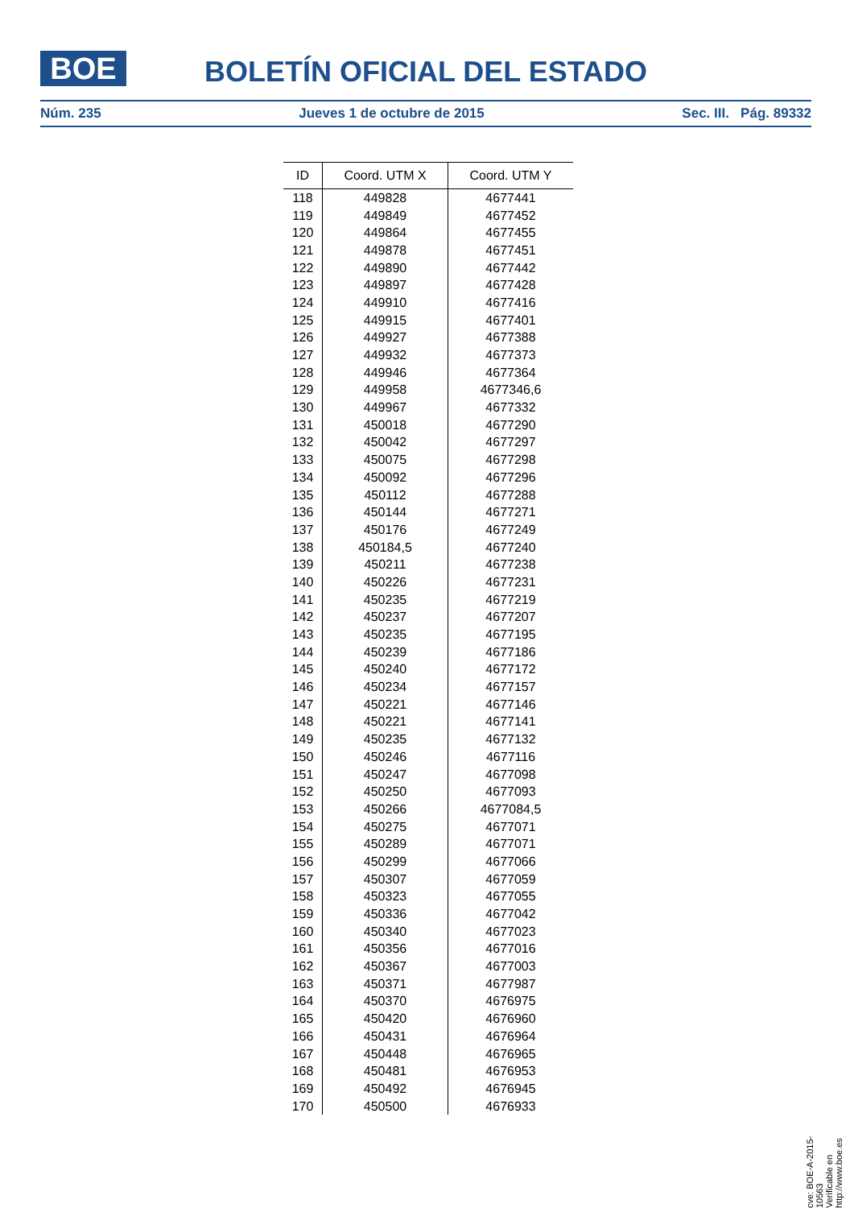BOE BOLETÍN OFICIAL DEL ESTADO
Núm. 235 Jueves 1 de octubre de 2015 Sec. III. Pág. 89332
| ID | Coord. UTM X | Coord. UTM Y |
| --- | --- | --- |
| 118 | 449828 | 4677441 |
| 119 | 449849 | 4677452 |
| 120 | 449864 | 4677455 |
| 121 | 449878 | 4677451 |
| 122 | 449890 | 4677442 |
| 123 | 449897 | 4677428 |
| 124 | 449910 | 4677416 |
| 125 | 449915 | 4677401 |
| 126 | 449927 | 4677388 |
| 127 | 449932 | 4677373 |
| 128 | 449946 | 4677364 |
| 129 | 449958 | 4677346,6 |
| 130 | 449967 | 4677332 |
| 131 | 450018 | 4677290 |
| 132 | 450042 | 4677297 |
| 133 | 450075 | 4677298 |
| 134 | 450092 | 4677296 |
| 135 | 450112 | 4677288 |
| 136 | 450144 | 4677271 |
| 137 | 450176 | 4677249 |
| 138 | 450184,5 | 4677240 |
| 139 | 450211 | 4677238 |
| 140 | 450226 | 4677231 |
| 141 | 450235 | 4677219 |
| 142 | 450237 | 4677207 |
| 143 | 450235 | 4677195 |
| 144 | 450239 | 4677186 |
| 145 | 450240 | 4677172 |
| 146 | 450234 | 4677157 |
| 147 | 450221 | 4677146 |
| 148 | 450221 | 4677141 |
| 149 | 450235 | 4677132 |
| 150 | 450246 | 4677116 |
| 151 | 450247 | 4677098 |
| 152 | 450250 | 4677093 |
| 153 | 450266 | 4677084,5 |
| 154 | 450275 | 4677071 |
| 155 | 450289 | 4677071 |
| 156 | 450299 | 4677066 |
| 157 | 450307 | 4677059 |
| 158 | 450323 | 4677055 |
| 159 | 450336 | 4677042 |
| 160 | 450340 | 4677023 |
| 161 | 450356 | 4677016 |
| 162 | 450367 | 4677003 |
| 163 | 450371 | 4677987 |
| 164 | 450370 | 4676975 |
| 165 | 450420 | 4676960 |
| 166 | 450431 | 4676964 |
| 167 | 450448 | 4676965 |
| 168 | 450481 | 4676953 |
| 169 | 450492 | 4676945 |
| 170 | 450500 | 4676933 |
cve: BOE-A-2015-10563
Verificable en http://www.boe.es